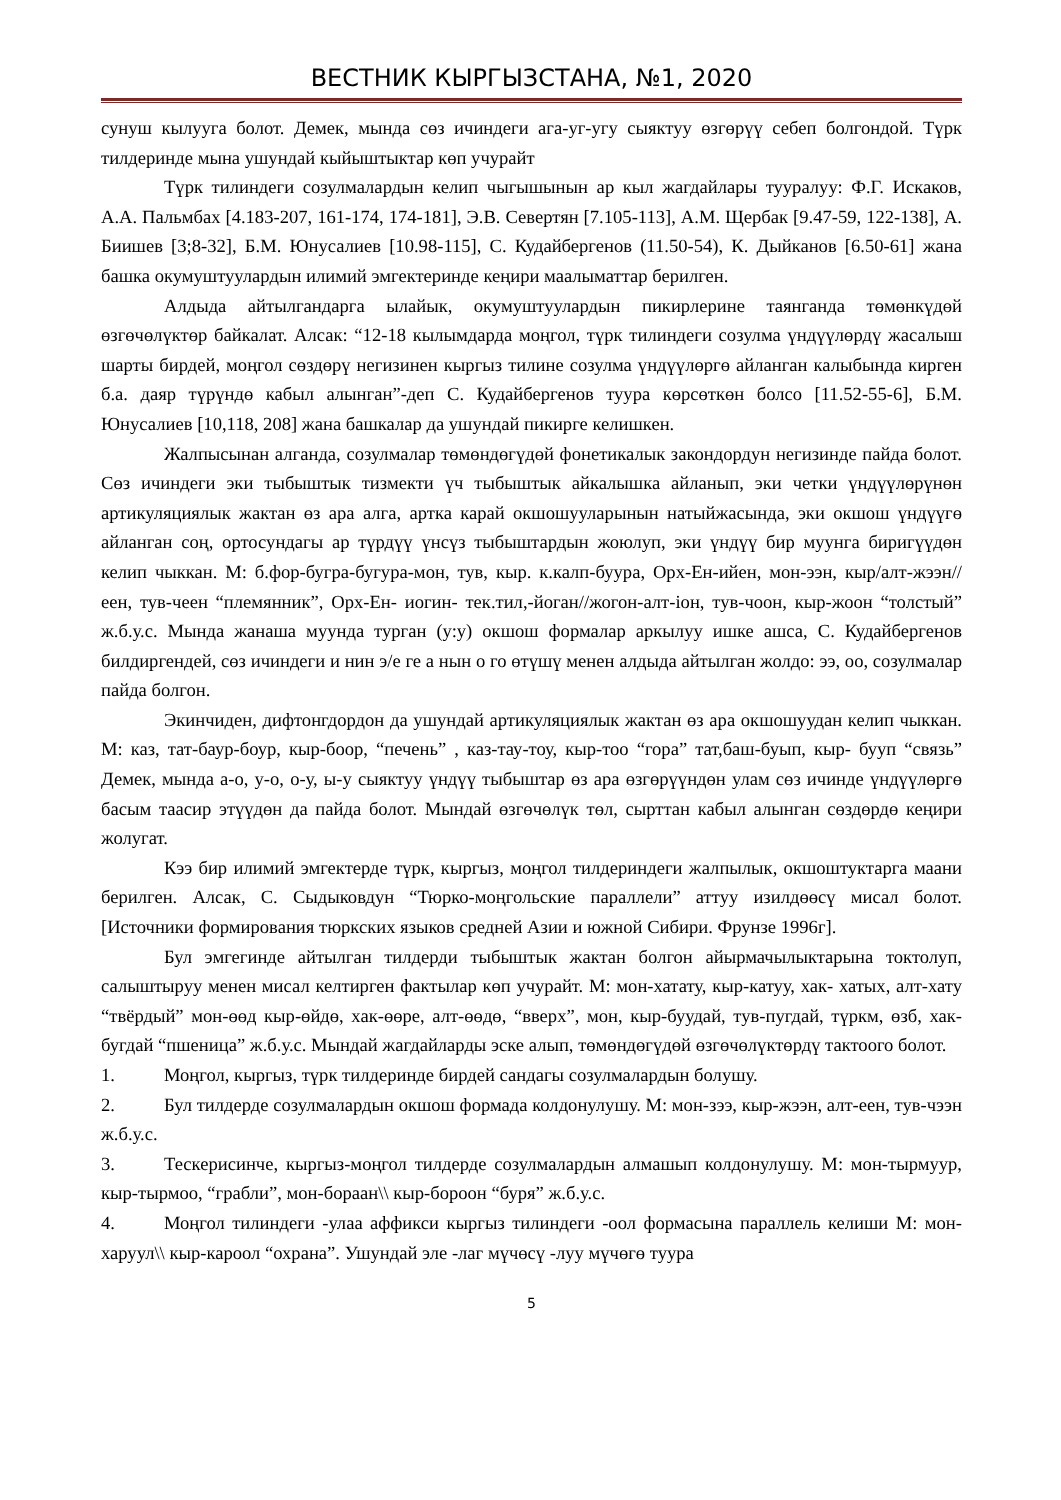ВЕСТНИК КЫРГЫЗСТАНА, №1, 2020
сунуш кылууга болот. Демек, мында сөз ичиндеги ага-уг-угу сыяктуу өзгөрүү себеп болгондой. Түрк тилдеринде мына ушундай кыйыштыктар көп учурайт
Түрк тилиндеги созулмалардын келип чыгышынын ар кыл жагдайлары тууралуу: Ф.Г. Искаков, А.А. Пальмбах [4.183-207, 161-174, 174-181], Э.В. Севертян [7.105-113], А.М. Щербак [9.47-59, 122-138], А. Биишев [3;8-32], Б.М. Юнусалиев [10.98-115], С. Кудайбергенов (11.50-54), К. Дыйканов [6.50-61] жана башка окумуштуулардын илимий эмгектеринде кеңири маалыматтар берилген.
Алдыда айтылгандарга ылайык, окумуштуулардын пикирлерине таянганда төмөнкүдөй өзгөчөлүктөр байкалат. Алсак: “12-18 кылымдарда моңгол, түрк тилиндеги созулма үндүүлөрдү жасалыш шарты бирдей, моңгол сөздөрү негизинен кыргыз тилине созулма үндүүлөргө айланган калыбында кирген б.а. даяр түрүндө кабыл алынган”-деп С. Кудайбергенов туура көрсөткөн болсо [11.52-55-6], Б.М. Юнусалиев [10,118, 208] жана башкалар да ушундай пикирге келишкен.
Жалпысынан алганда, созулмалар төмөндөгүдөй фонетикалык закондордун негизинде пайда болот. Сөз ичиндеги эки тыбыштык тизмекти үч тыбыштык айкалышка айланып, эки четки үндүүлөрүнөн артикуляциялык жактан өз ара алга, артка карай окшошууларынын натыйжасында, эки окшош үндүүгө айланган соң, ортосундагы ар түрдүү үнсүз тыбыштардын жоюлуп, эки үндүү бир муунга биригүүдөн келип чыккан. М: б.фор-бугра-бугура-мон, тув, кыр. к.калп-буура, Орх-Ен-ийен, мон-ээн, кыр/алт-жээн//еен, тув-чеен “племянник”, Орх-Ен- иогин- тек.тил,-йоган//жогон-алт-іон, тув-чоон, кыр-жоон “толстый” ж.б.у.с. Мында жанаша муунда турган (у:у) окшош формалар аркылуу ишке ашса, С. Кудайбергенов билдиргендей, сөз ичиндеги и нин э/е ге а нын о го өтүшү менен алдыда айтылган жолдо: ээ, оо, созулмалар пайда болгон.
Экинчиден, дифтонгдордон да ушундай артикуляциялык жактан өз ара окшошуудан келип чыккан. М: каз, тат-баур-боур, кыр-боор, “печень” , каз-тау-тоу, кыр-тоо “гора” тат,баш-буып, кыр- бууп “связь” Демек, мында а-о, у-о, о-у, ы-у сыяктуу үндүү тыбыштар өз ара өзгөрүүндөн улам сөз ичинде үндүүлөргө басым таасир этүүдөн да пайда болот. Мындай өзгөчөлүк төл, сырттан кабыл алынган сөздөрдө кеңири жолугат.
Кээ бир илимий эмгектерде түрк, кыргыз, моңгол тилдериндеги жалпылык, окшоштуктарга маани берилген. Алсак, С. Сыдыковдун “Тюрко-моңгольские параллели” аттуу изилдөөсү мисал болот. [Источники формирования тюркских языков средней Азии и южной Сибири. Фрунзе 1996г].
Бул эмгегинде айтылган тилдерди тыбыштык жактан болгон айырмачылыктарына токтолуп, салыштыруу менен мисал келтирген фактылар көп учурайт. М: мон-хатату, кыр-катуу, хак- хатых, алт-хату “твёрдый” мон-өөд кыр-өйдө, хак-өөре, алт-өөдө, “вверх”, мон, кыр-буудай, тув-пугдай, түркм, өзб, хак-бугдай “пшеница” ж.б.у.с. Мындай жагдайларды эске алып, төмөндөгүдөй өзгөчөлүктөрдү тактоого болот.
1. Моңгол, кыргыз, түрк тилдеринде бирдей сандагы созулмалардын болушу.
2. Бул тилдерде созулмалардын окшош формада колдонулушу. М: мон-зээ, кыр-жээн, алт-еен, тув-чээн ж.б.у.с.
3. Тескерисинче, кыргыз-моңгол тилдерде созулмалардын алмашып колдонулушу. М: мон-тырмуур, кыр-тырмоо, “грабли”, мон-бораан\\ кыр-бороон “буря” ж.б.у.с.
4. Моңгол тилиндеги -улаа аффикси кыргыз тилиндеги -оол формасына параллель келиши М: мон-харуул\\ кыр-кароол “охрана”. Ушундай эле -лаг мүчөсү -луу мүчөгө туура
5